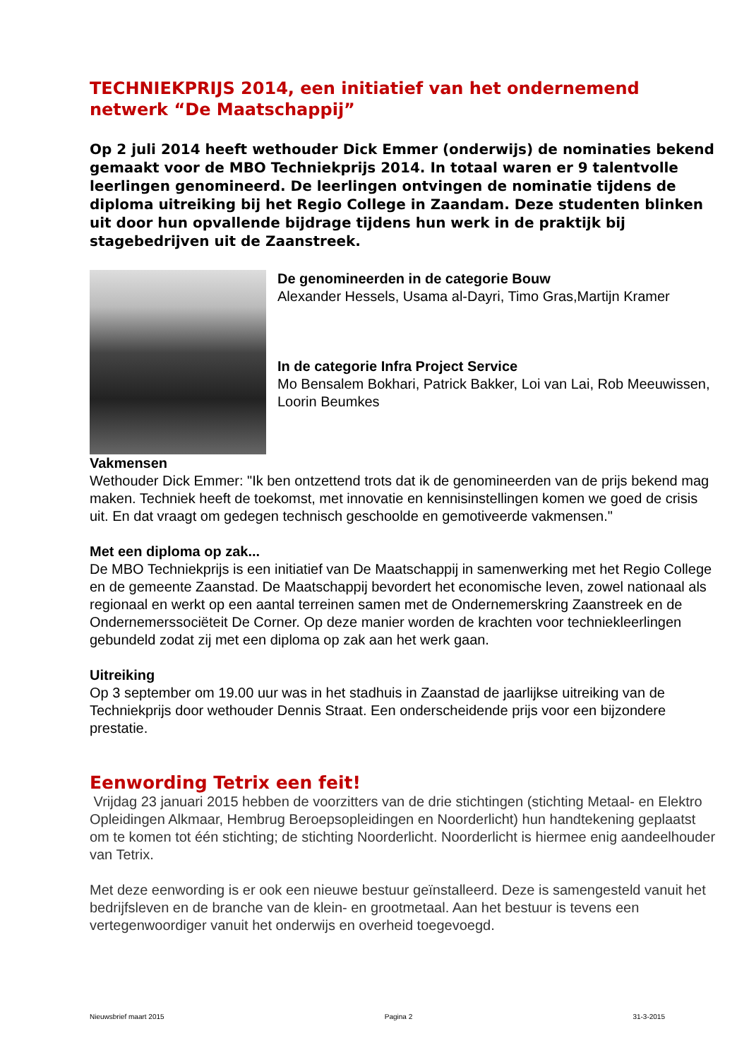TECHNIEKPRIJS 2014, een initiatief van het ondernemend netwerk “De Maatschappij”
Op 2 juli 2014 heeft wethouder Dick Emmer (onderwijs) de nominaties bekend gemaakt voor de MBO Techniekprijs 2014. In totaal waren er 9 talentvolle leerlingen genomineerd. De leerlingen ontvingen de nominatie tijdens de diploma uitreiking bij het Regio College in Zaandam. Deze studenten blinken uit door hun opvallende bijdrage tijdens hun werk in de praktijk bij stagebedrijven uit de Zaanstreek.
De genomineerden in de categorie Bouw
Alexander Hessels, Usama al-Dayri, Timo Gras,Martijn Kramer
In de categorie Infra Project Service
Mo Bensalem Bokhari, Patrick Bakker, Loi van Lai, Rob Meeuwissen, Loorin Beumkes
Vakmensen
Wethouder Dick Emmer: "Ik ben ontzettend trots dat ik de genomineerden van de prijs bekend mag maken. Techniek heeft de toekomst, met innovatie en kennisinstellingen komen we goed de crisis uit. En dat vraagt om gedegen technisch geschoolde en gemotiveerde vakmensen."
Met een diploma op zak...
De MBO Techniekprijs is een initiatief van De Maatschappij in samenwerking met het Regio College en de gemeente Zaanstad. De Maatschappij bevordert het economische leven, zowel nationaal als regionaal en werkt op een aantal terreinen samen met de Ondernemerskring Zaanstreek en de Ondernemerssociëteit De Corner. Op deze manier worden de krachten voor techniekleerlingen gebundeld zodat zij met een diploma op zak aan het werk gaan.
Uitreiking
Op 3 september om 19.00 uur was in het stadhuis in Zaanstad de jaarlijkse uitreiking van de Techniekprijs door wethouder Dennis Straat. Een onderscheidende prijs voor een bijzondere prestatie.
Eenwording Tetrix een feit!
Vrijdag 23 januari 2015 hebben de voorzitters van de drie stichtingen (stichting Metaal- en Elektro Opleidingen Alkmaar, Hembrug Beroepsopleidingen en Noorderlicht) hun handtekening geplaatst om te komen tot één stichting; de stichting Noorderlicht. Noorderlicht is hiermee enig aandeelhouder van Tetrix.
Met deze eenwording is er ook een nieuwe bestuur geïnstalleerd. Deze is samengesteld vanuit het bedrijfsleven en de branche van de klein- en grootmetaal. Aan het bestuur is tevens een vertegenwoordiger vanuit het onderwijs en overheid toegevoegd.
Nieuwsbrief maart 2015 Pagina 2 31-3-2015